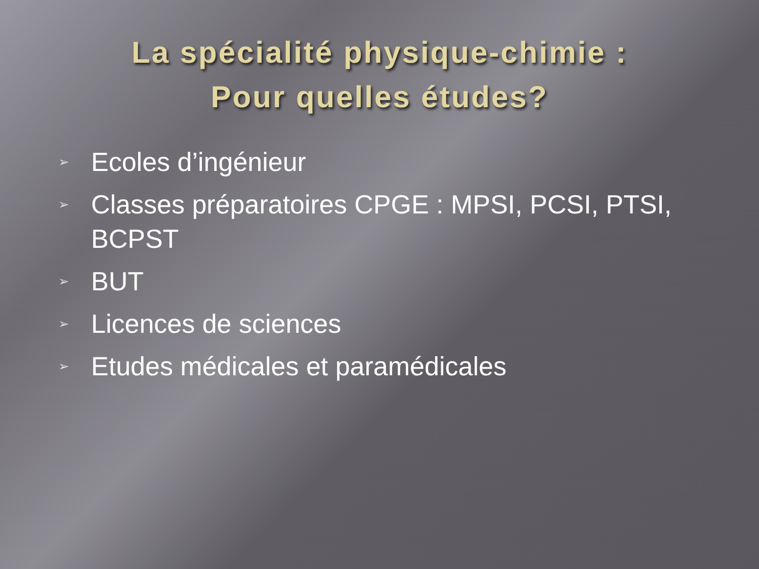La spécialité physique-chimie :
Pour quelles études?
➢ Ecoles d’ingénieur
➢ Classes préparatoires CPGE : MPSI, PCSI, PTSI, BCPST
➢ BUT
➢ Licences de sciences
➢ Etudes médicales et paramédicales